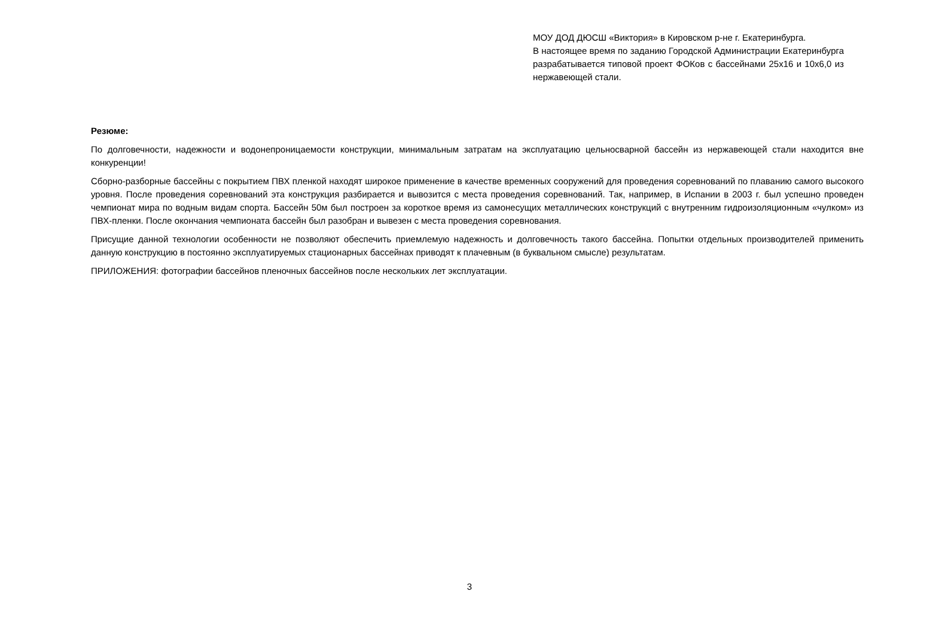МОУ ДОД ДЮСШ «Виктория» в Кировском р-не г. Екатеринбурга.
В настоящее время по заданию Городской Администрации Екатеринбурга разрабатывается типовой проект ФОКов с бассейнами 25х16 и 10х6,0 из нержавеющей стали.
Резюме:
По долговечности, надежности и водонепроницаемости конструкции, минимальным затратам на эксплуатацию цельносварной бассейн из нержавеющей стали находится вне конкуренции!
Сборно-разборные бассейны с покрытием ПВХ пленкой находят широкое применение в качестве временных сооружений для проведения соревнований по плаванию самого высокого уровня. После проведения соревнований эта конструкция разбирается и вывозится с места проведения соревнований. Так, например, в Испании в 2003 г. был успешно проведен чемпионат мира по водным видам спорта. Бассейн 50м был построен за короткое время из самонесущих металлических конструкций с внутренним гидроизоляционным «чулком» из ПВХ-пленки. После окончания чемпионата бассейн был разобран и вывезен с места проведения соревнования.
Присущие данной технологии особенности не позволяют обеспечить приемлемую надежность и долговечность такого бассейна. Попытки отдельных производителей применить данную конструкцию в постоянно эксплуатируемых стационарных бассейнах приводят к плачевным (в буквальном смысле) результатам.
ПРИЛОЖЕНИЯ: фотографии бассейнов пленочных бассейнов после нескольких лет эксплуатации.
3